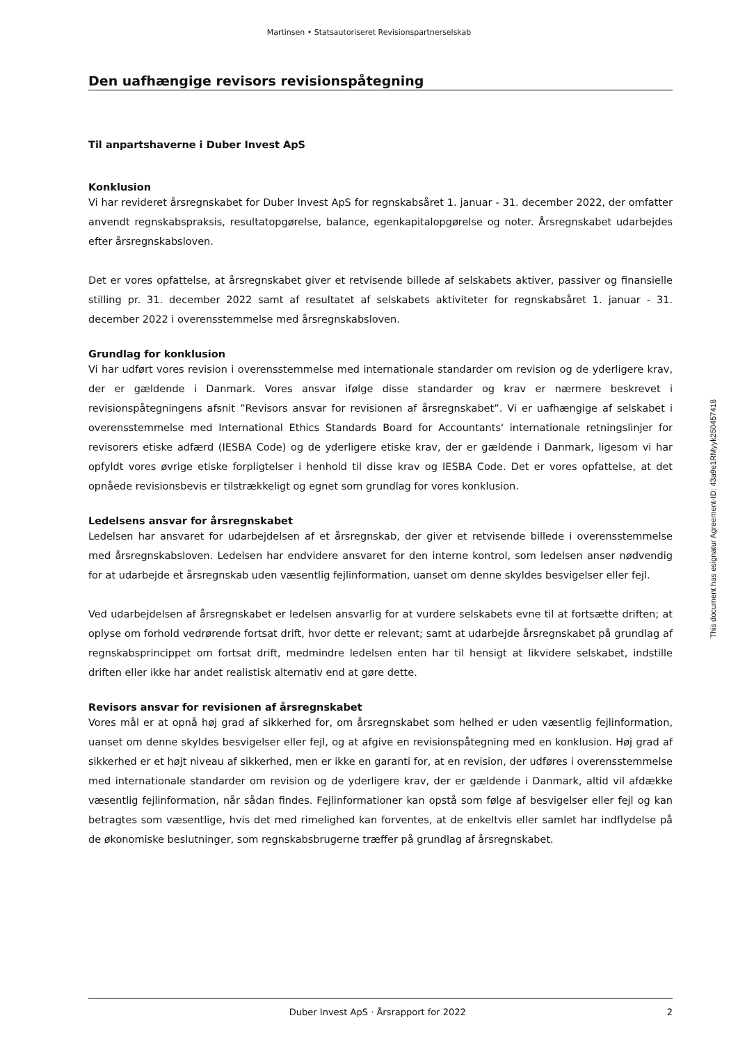Martinsen • Statsautoriseret Revisionspartnerselskab
Den uafhængige revisors revisionspåtegning
Til anpartshaverne i Duber Invest ApS
Konklusion
Vi har revideret årsregnskabet for Duber Invest ApS for regnskabsåret 1. januar - 31. december 2022, der omfatter anvendt regnskabspraksis, resultatopgørelse, balance, egenkapitalopgørelse og noter. Årsregnskabet udarbejdes efter årsregnskabsloven.
Det er vores opfattelse, at årsregnskabet giver et retvisende billede af selskabets aktiver, passiver og finansielle stilling pr. 31. december 2022 samt af resultatet af selskabets aktiviteter for regnskabsåret 1. januar - 31. december 2022 i overensstemmelse med årsregnskabsloven.
Grundlag for konklusion
Vi har udført vores revision i overensstemmelse med internationale standarder om revision og de yderligere krav, der er gældende i Danmark. Vores ansvar ifølge disse standarder og krav er nærmere beskrevet i revisionspåtegningens afsnit ”Revisors ansvar for revisionen af årsregnskabet”. Vi er uafhængige af selskabet i overensstemmelse med International Ethics Standards Board for Accountants' internationale retningslinjer for revisorers etiske adfærd (IESBA Code) og de yderligere etiske krav, der er gældende i Danmark, ligesom vi har opfyldt vores øvrige etiske forpligtelser i henhold til disse krav og IESBA Code. Det er vores opfattelse, at det opnåede revisionsbevis er tilstrækkeligt og egnet som grundlag for vores konklusion.
Ledelsens ansvar for årsregnskabet
Ledelsen har ansvaret for udarbejdelsen af et årsregnskab, der giver et retvisende billede i overensstemmelse med årsregnskabsloven. Ledelsen har endvidere ansvaret for den interne kontrol, som ledelsen anser nødvendig for at udarbejde et årsregnskab uden væsentlig fejlinformation, uanset om denne skyldes besvigelser eller fejl.
Ved udarbejdelsen af årsregnskabet er ledelsen ansvarlig for at vurdere selskabets evne til at fortsætte driften; at oplyse om forhold vedrørende fortsat drift, hvor dette er relevant; samt at udarbejde årsregnskabet på grundlag af regnskabsprincippet om fortsat drift, medmindre ledelsen enten har til hensigt at likvidere selskabet, indstille driften eller ikke har andet realistisk alternativ end at gøre dette.
Revisors ansvar for revisionen af årsregnskabet
Vores mål er at opnå høj grad af sikkerhed for, om årsregnskabet som helhed er uden væsentlig fejlinformation, uanset om denne skyldes besvigelser eller fejl, og at afgive en revisionspåtegning med en konklusion. Høj grad af sikkerhed er et højt niveau af sikkerhed, men er ikke en garanti for, at en revision, der udføres i overensstemmelse med internationale standarder om revision og de yderligere krav, der er gældende i Danmark, altid vil afdække væsentlig fejlinformation, når sådan findes. Fejlinformationer kan opstå som følge af besvigelser eller fejl og kan betragtes som væsentlige, hvis det med rimelighed kan forventes, at de enkeltvis eller samlet har indflydelse på de økonomiske beslutninger, som regnskabsbrugerne træffer på grundlag af årsregnskabet.
This document has esignatur Agreement-ID: 43a9e1RMyyk250457418
Duber Invest ApS · Årsrapport for 2022 2